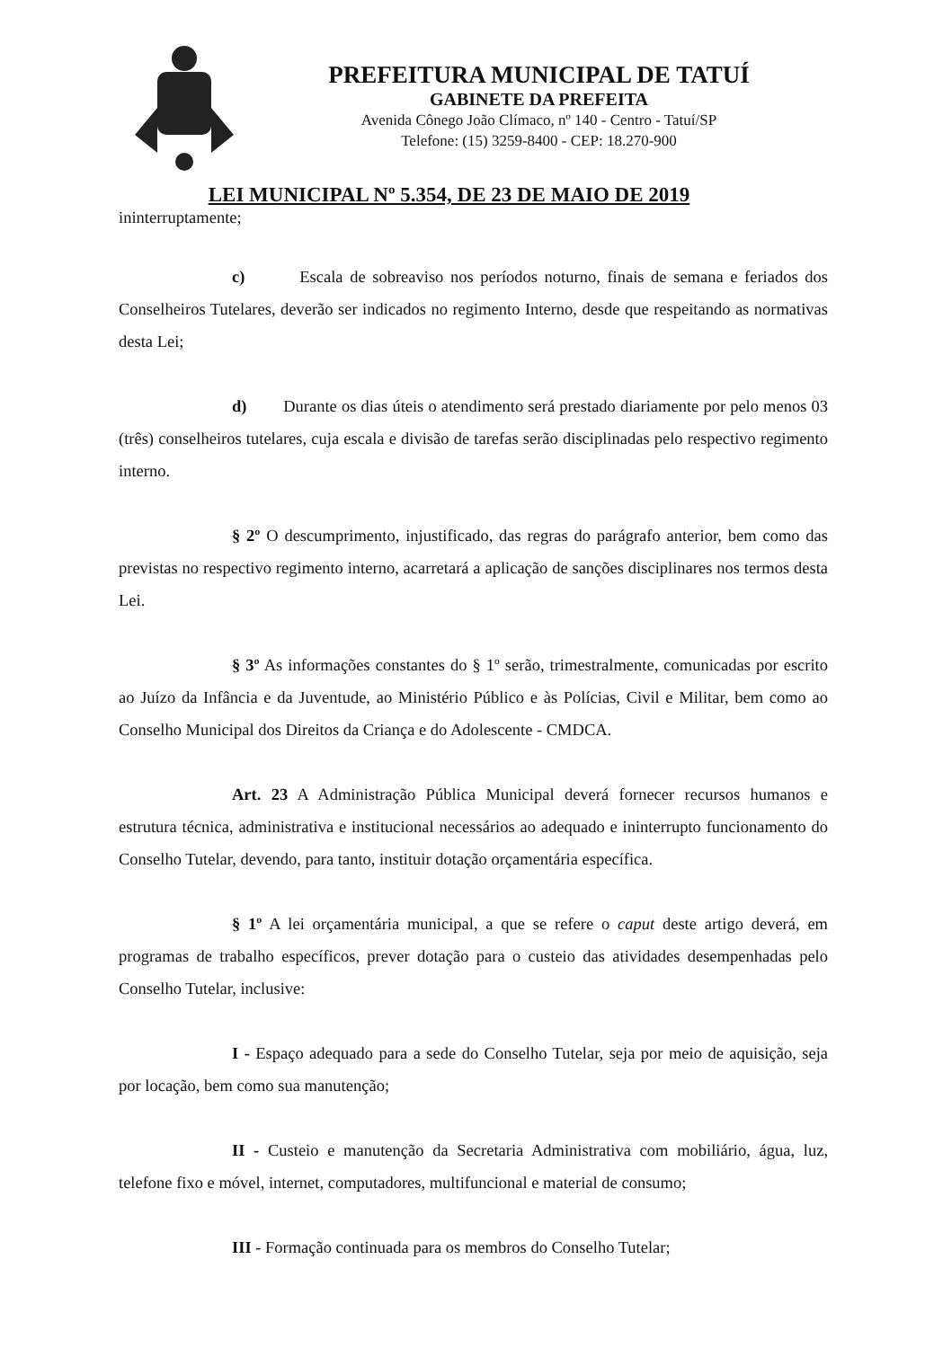PREFEITURA MUNICIPAL DE TATUÍ
GABINETE DA PREFEITA
Avenida Cônego João Clímaco, nº 140 - Centro - Tatuí/SP
Telefone: (15) 3259-8400 - CEP: 18.270-900
LEI MUNICIPAL Nº 5.354, DE 23 DE MAIO DE 2019
ininterruptamente;
c) Escala de sobreaviso nos períodos noturno, finais de semana e feriados dos Conselheiros Tutelares, deverão ser indicados no regimento Interno, desde que respeitando as normativas desta Lei;
d) Durante os dias úteis o atendimento será prestado diariamente por pelo menos 03 (três) conselheiros tutelares, cuja escala e divisão de tarefas serão disciplinadas pelo respectivo regimento interno.
§ 2º O descumprimento, injustificado, das regras do parágrafo anterior, bem como das previstas no respectivo regimento interno, acarretará a aplicação de sanções disciplinares nos termos desta Lei.
§ 3º As informações constantes do § 1º serão, trimestralmente, comunicadas por escrito ao Juízo da Infância e da Juventude, ao Ministério Público e às Polícias, Civil e Militar, bem como ao Conselho Municipal dos Direitos da Criança e do Adolescente - CMDCA.
Art. 23 A Administração Pública Municipal deverá fornecer recursos humanos e estrutura técnica, administrativa e institucional necessários ao adequado e ininterrupto funcionamento do Conselho Tutelar, devendo, para tanto, instituir dotação orçamentária específica.
§ 1º A lei orçamentária municipal, a que se refere o caput deste artigo deverá, em programas de trabalho específicos, prever dotação para o custeio das atividades desempenhadas pelo Conselho Tutelar, inclusive:
I - Espaço adequado para a sede do Conselho Tutelar, seja por meio de aquisição, seja por locação, bem como sua manutenção;
II - Custeio e manutenção da Secretaria Administrativa com mobiliário, água, luz, telefone fixo e móvel, internet, computadores, multifuncional e material de consumo;
III - Formação continuada para os membros do Conselho Tutelar;